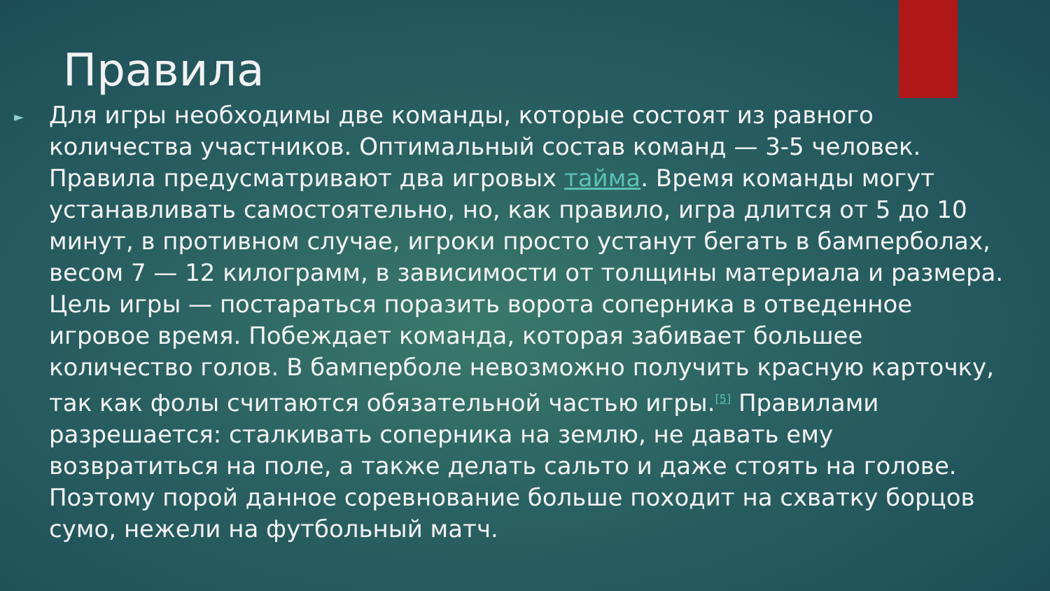Правила
►
Для игры необходимы две команды, которые состоят из равного количества участников. Оптимальный состав команд — 3-5 человек. Правила предусматривают два игровых тайма. Время команды могут устанавливать самостоятельно, но, как правило, игра длится от 5 до 10 минут, в противном случае, игроки просто устанут бегать в бамперболах, весом 7 — 12 килограмм, в зависимости от толщины материала и размера. Цель игры — постараться поразить ворота соперника в отведенное игровое время. Побеждает команда, которая забивает большее количество голов. В бамперболе невозможно получить красную карточку, так как фолы считаются обязательной частью игры.<sup>[5]</sup> Правилами разрешается: сталкивать соперника на землю, не давать ему возвратиться на поле, а также делать сальто и даже стоять на голове. Поэтому порой данное соревнование больше походит на схватку борцов сумо, нежели на футбольный матч.